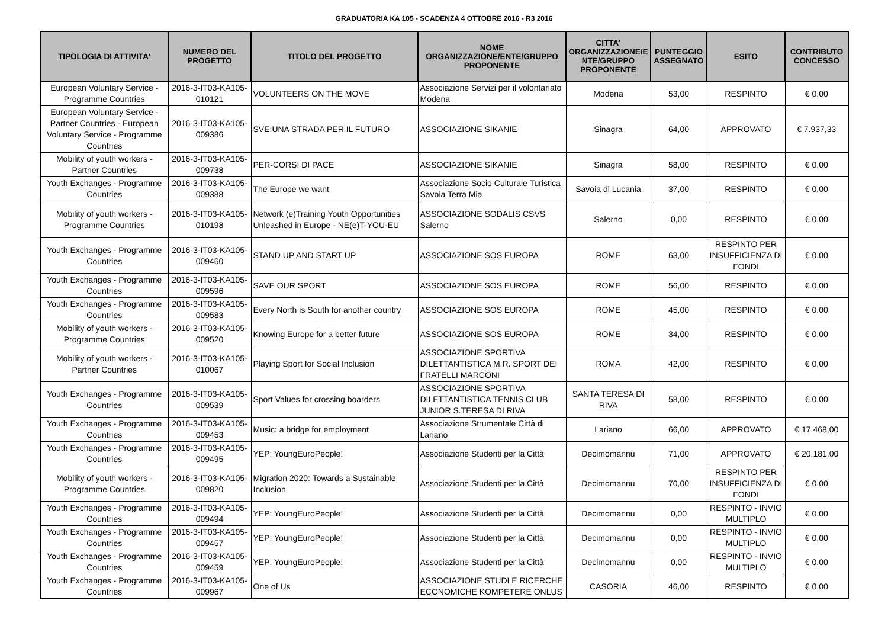GRADUATORIA KA 105 - SCADENZA 4 OTTOBRE 2016 - R3 2016
| TIPOLOGIA DI ATTIVITA' | NUMERO DEL PROGETTO | TITOLO DEL PROGETTO | NOME ORGANIZZAZIONE/ENTE/GRUPPO PROPONENTE | CITTA' ORGANIZZAZIONE/E NTE/GRUPPO PROPONENTE | PUNTEGGIO ASSEGNATO | ESITO | CONTRIBUTO CONCESSO |
| --- | --- | --- | --- | --- | --- | --- | --- |
| European Voluntary Service - Programme Countries | 2016-3-IT03-KA105-010121 | VOLUNTEERS ON THE MOVE | Associazione Servizi per il volontariato Modena | Modena | 53,00 | RESPINTO | € 0,00 |
| European Voluntary Service - Partner Countries - European Voluntary Service - Programme Countries | 2016-3-IT03-KA105-009386 | SVE:UNA STRADA PER IL FUTURO | ASSOCIAZIONE SIKANIE | Sinagra | 64,00 | APPROVATO | € 7.937,33 |
| Mobility of youth workers - Partner Countries | 2016-3-IT03-KA105-009738 | PER-CORSI DI PACE | ASSOCIAZIONE SIKANIE | Sinagra | 58,00 | RESPINTO | € 0,00 |
| Youth Exchanges - Programme Countries | 2016-3-IT03-KA105-009388 | The Europe we want | Associazione Socio Culturale Turistica Savoia Terra Mia | Savoia di Lucania | 37,00 | RESPINTO | € 0,00 |
| Mobility of youth workers - Programme Countries | 2016-3-IT03-KA105-010198 | Network (e)Training Youth Opportunities Unleashed in Europe - NE(e)T-YOU-EU | ASSOCIAZIONE SODALIS CSVS Salerno | Salerno | 0,00 | RESPINTO | € 0,00 |
| Youth Exchanges - Programme Countries | 2016-3-IT03-KA105-009460 | STAND UP AND START UP | ASSOCIAZIONE SOS EUROPA | ROME | 63,00 | RESPINTO PER INSUFFICIENZA DI FONDI | € 0,00 |
| Youth Exchanges - Programme Countries | 2016-3-IT03-KA105-009596 | SAVE OUR SPORT | ASSOCIAZIONE SOS EUROPA | ROME | 56,00 | RESPINTO | € 0,00 |
| Youth Exchanges - Programme Countries | 2016-3-IT03-KA105-009583 | Every North is South for another country | ASSOCIAZIONE SOS EUROPA | ROME | 45,00 | RESPINTO | € 0,00 |
| Mobility of youth workers - Programme Countries | 2016-3-IT03-KA105-009520 | Knowing Europe for a better future | ASSOCIAZIONE SOS EUROPA | ROME | 34,00 | RESPINTO | € 0,00 |
| Mobility of youth workers - Partner Countries | 2016-3-IT03-KA105-010067 | Playing Sport for Social Inclusion | ASSOCIAZIONE SPORTIVA DILETTANTISTICA M.R. SPORT DEI FRATELLI MARCONI | ROMA | 42,00 | RESPINTO | € 0,00 |
| Youth Exchanges - Programme Countries | 2016-3-IT03-KA105-009539 | Sport Values for crossing boarders | ASSOCIAZIONE SPORTIVA DILETTANTISTICA TENNIS CLUB JUNIOR S.TERESA DI RIVA | SANTA TERESA DI RIVA | 58,00 | RESPINTO | € 0,00 |
| Youth Exchanges - Programme Countries | 2016-3-IT03-KA105-009453 | Music: a bridge for employment | Associazione Strumentale Città di Lariano | Lariano | 66,00 | APPROVATO | € 17.468,00 |
| Youth Exchanges - Programme Countries | 2016-3-IT03-KA105-009495 | YEP: YoungEuroPeople! | Associazione Studenti per la Città | Decimomannu | 71,00 | APPROVATO | € 20.181,00 |
| Mobility of youth workers - Programme Countries | 2016-3-IT03-KA105-009820 | Migration 2020: Towards a Sustainable Inclusion | Associazione Studenti per la Città | Decimomannu | 70,00 | RESPINTO PER INSUFFICIENZA DI FONDI | € 0,00 |
| Youth Exchanges - Programme Countries | 2016-3-IT03-KA105-009494 | YEP: YoungEuroPeople! | Associazione Studenti per la Città | Decimomannu | 0,00 | RESPINTO - INVIO MULTIPLO | € 0,00 |
| Youth Exchanges - Programme Countries | 2016-3-IT03-KA105-009457 | YEP: YoungEuroPeople! | Associazione Studenti per la Città | Decimomannu | 0,00 | RESPINTO - INVIO MULTIPLO | € 0,00 |
| Youth Exchanges - Programme Countries | 2016-3-IT03-KA105-009459 | YEP: YoungEuroPeople! | Associazione Studenti per la Città | Decimomannu | 0,00 | RESPINTO - INVIO MULTIPLO | € 0,00 |
| Youth Exchanges - Programme Countries | 2016-3-IT03-KA105-009967 | One of Us | ASSOCIAZIONE STUDI E RICERCHE ECONOMICHE KOMPETERE ONLUS | CASORIA | 46,00 | RESPINTO | € 0,00 |